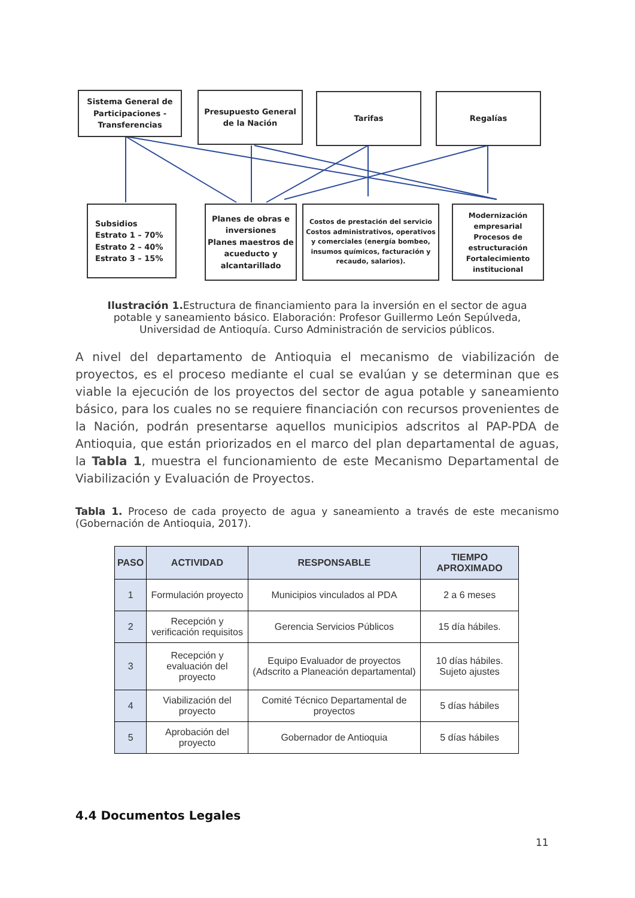Sistema General de Participaciones - Transferencias
Presupuesto General de la Nación
Tarifas Regalías
Subsidios
Estrato 1 – 70%
Estrato 2 – 40%
Estrato 3 – 15%
Planes de obras e inversiones
Planes maestros de acueducto y alcantarillado
Costos de prestación del servicio
Costos administrativos, operativos y comerciales (energía bombeo, insumos químicos, facturación y recaudo, salarios).
Modernización empresarial
Procesos de estructuración Fortalecimiento institucional
Ilustración 1. Estructura de financiamiento para la inversión en el sector de agua potable y saneamiento básico. Elaboración: Profesor Guillermo León Sepúlveda, Universidad de Antioquía. Curso Administración de servicios públicos.
A nivel del departamento de Antioquia el mecanismo de viabilización de proyectos, es el proceso mediante el cual se evalúan y se determinan que es viable la ejecución de los proyectos del sector de agua potable y saneamiento básico, para los cuales no se requiere financiación con recursos provenientes de la Nación, podrán presentarse aquellos municipios adscritos al PAP-PDA de Antioquia, que están priorizados en el marco del plan departamental de aguas, la Tabla 1, muestra el funcionamiento de este Mecanismo Departamental de Viabilización y Evaluación de Proyectos.
Tabla 1. Proceso de cada proyecto de agua y saneamiento a través de este mecanismo (Gobernación de Antioquia, 2017).
| PASO | ACTIVIDAD | RESPONSABLE | TIEMPO APROXIMADO |
| --- | --- | --- | --- |
| 1 | Formulación proyecto | Municipios vinculados al PDA | 2 a 6 meses |
| 2 | Recepción y verificación requisitos | Gerencia Servicios Públicos | 15 día hábiles. |
| 3 | Recepción y evaluación del proyecto | Equipo Evaluador de proyectos (Adscrito a Planeación departamental) | 10 días hábiles. Sujeto ajustes |
| 4 | Viabilización del proyecto | Comité Técnico Departamental de proyectos | 5 días hábiles |
| 5 | Aprobación del proyecto | Gobernador de Antioquia | 5 días hábiles |
4.4 Documentos Legales
11